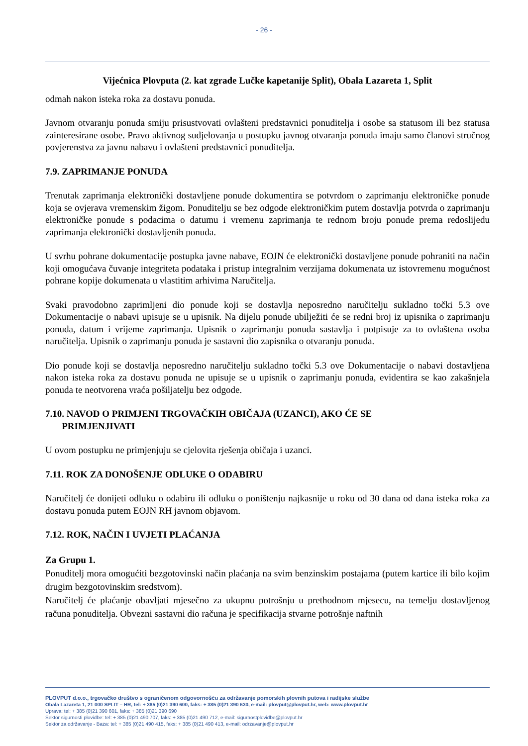- 26 -
Vijećnica Plovputa (2. kat zgrade Lučke kapetanije Split), Obala Lazareta 1, Split
odmah nakon isteka roka za dostavu ponuda.
Javnom otvaranju ponuda smiju prisustvovati ovlašteni predstavnici ponuditelja i osobe sa statusom ili bez statusa zainteresirane osobe. Pravo aktivnog sudjelovanja u postupku javnog otvaranja ponuda imaju samo članovi stručnog povjerenstva za javnu nabavu i ovlašteni predstavnici ponuditelja.
7.9. ZAPRIMANJE PONUDA
Trenutak zaprimanja elektronički dostavljene ponude dokumentira se potvrdom o zaprimanju elektroničke ponude koja se ovjerava vremenskim žigom. Ponuditelju se bez odgode elektroničkim putem dostavlja potvrda o zaprimanju elektroničke ponude s podacima o datumu i vremenu zaprimanja te rednom broju ponude prema redoslijedu zaprimanja elektronički dostavljenih ponuda.
U svrhu pohrane dokumentacije postupka javne nabave, EOJN će elektronički dostavljene ponude pohraniti na način koji omogućava čuvanje integriteta podataka i pristup integralnim verzijama dokumenata uz istovremenu mogućnost pohrane kopije dokumenata u vlastitim arhivima Naručitelja.
Svaki pravodobno zaprimljeni dio ponude koji se dostavlja neposredno naručitelju sukladno točki 5.3 ove Dokumentacije o nabavi upisuje se u upisnik. Na dijelu ponude ubilježiti će se redni broj iz upisnika o zaprimanju ponuda, datum i vrijeme zaprimanja. Upisnik o zaprimanju ponuda sastavlja i potpisuje za to ovlaštena osoba naručitelja. Upisnik o zaprimanju ponuda je sastavni dio zapisnika o otvaranju ponuda.
Dio ponude koji se dostavlja neposredno naručitelju sukladno točki 5.3 ove Dokumentacije o nabavi dostavljena nakon isteka roka za dostavu ponuda ne upisuje se u upisnik o zaprimanju ponuda, evidentira se kao zakašnjela ponuda te neotvorena vraća pošiljatelju bez odgode.
7.10. NAVOD O PRIMJENI TRGOVAČKIH OBIČAJA (UZANCI), AKO ĆE SE
PRIMJENJIVATI
U ovom postupku ne primjenjuju se cjelovita rješenja običaja i uzanci.
7.11. ROK ZA DONOŠENJE ODLUKE O ODABIRU
Naručitelj će donijeti odluku o odabiru ili odluku o poništenju najkasnije u roku od 30 dana od dana isteka roka za dostavu ponuda putem EOJN RH javnom objavom.
7.12. ROK, NAČIN I UVJETI PLAĆANJA
Za Grupu 1.
Ponuditelj mora omogućiti bezgotovinski način plaćanja na svim benzinskim postajama (putem kartice ili bilo kojim drugim bezgotovinskim sredstvom).
Naručitelj će plaćanje obavljati mjesečno za ukupnu potrošnju u prethodnom mjesecu, na temelju dostavljenog računa ponuditelja. Obvezni sastavni dio računa je specifikacija stvarne potrošnje naftnih
PLOVPUT d.o.o., trgovačko društvo s ograničenom odgovornošću za održavanje pomorskih plovnih putova i radijske službe
Obala Lazareta 1, 21 000 SPLIT – HR, tel: + 385 (0)21 390 600, faks: + 385 (0)21 390 630, e-mail: plovput@plovput.hr, web: www.plovput.hr
Uprava: tel: + 385 (0)21 390 601, faks: + 385 (0)21 390 690
Sektor sigurnosti plovidbe: tel: + 385 (0)21 490 707, faks: + 385 (0)21 490 712, e-mail: sigurnostplovidbe@plovput.hr
Sektor za održavanje - Baza: tel: + 385 (0)21 490 415, faks: + 385 (0)21 490 413, e-mail: odrzavanje@plovput.hr